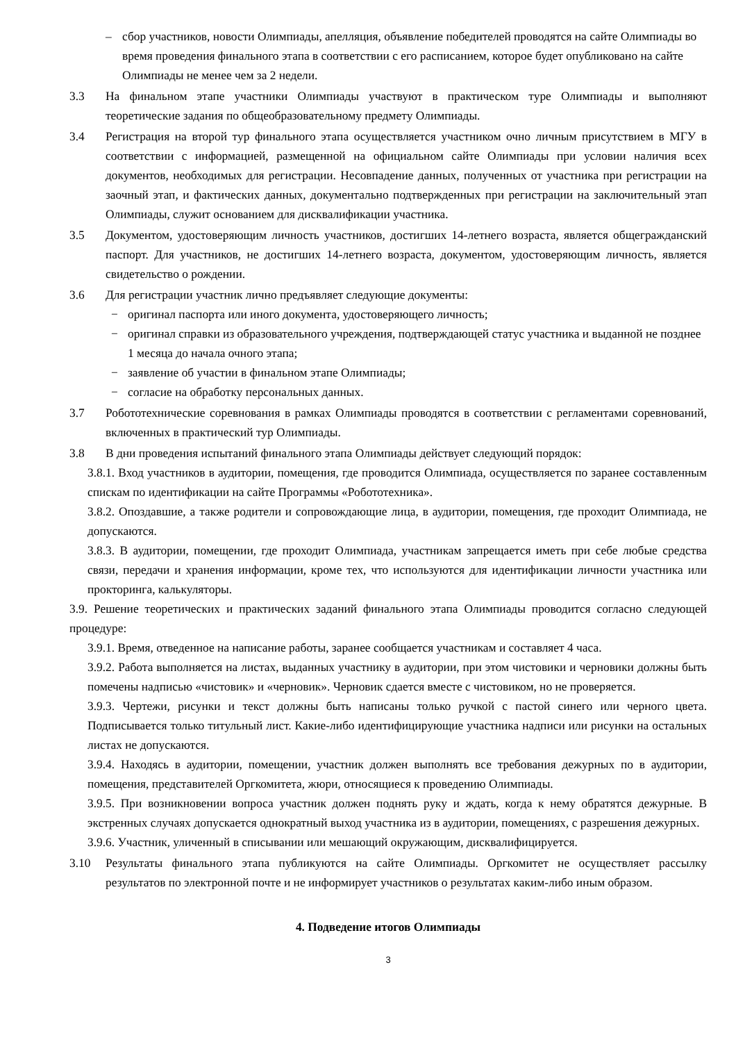– сбор участников, новости Олимпиады, апелляция, объявление победителей проводятся на сайте Олимпиады во время проведения финального этапа в соответствии с его расписанием, которое будет опубликовано на сайте Олимпиады не менее чем за 2 недели.
3.3 На финальном этапе участники Олимпиады участвуют в практическом туре Олимпиады и выполняют теоретические задания по общеобразовательному предмету Олимпиады.
3.4 Регистрация на второй тур финального этапа осуществляется участником очно личным присутствием в МГУ в соответствии с информацией, размещенной на официальном сайте Олимпиады при условии наличия всех документов, необходимых для регистрации. Несовпадение данных, полученных от участника при регистрации на заочный этап, и фактических данных, документально подтвержденных при регистрации на заключительный этап Олимпиады, служит основанием для дисквалификации участника.
3.5 Документом, удостоверяющим личность участников, достигших 14-летнего возраста, является общегражданский паспорт. Для участников, не достигших 14-летнего возраста, документом, удостоверяющим личность, является свидетельство о рождении.
3.6 Для регистрации участник лично предъявляет следующие документы:
− оригинал паспорта или иного документа, удостоверяющего личность;
− оригинал справки из образовательного учреждения, подтверждающей статус участника и выданной не позднее 1 месяца до начала очного этапа;
− заявление об участии в финальном этапе Олимпиады;
− согласие на обработку персональных данных.
3.7 Робототехнические соревнования в рамках Олимпиады проводятся в соответствии с регламентами соревнований, включенных в практический тур Олимпиады.
3.8 В дни проведения испытаний финального этапа Олимпиады действует следующий порядок:
3.8.1. Вход участников в аудитории, помещения, где проводится Олимпиада, осуществляется по заранее составленным спискам по идентификации на сайте Программы «Робототехника».
3.8.2. Опоздавшие, а также родители и сопровождающие лица, в аудитории, помещения, где проходит Олимпиада, не допускаются.
3.8.3. В аудитории, помещении, где проходит Олимпиада, участникам запрещается иметь при себе любые средства связи, передачи и хранения информации, кроме тех, что используются для идентификации личности участника или прокторинга, калькуляторы.
3.9. Решение теоретических и практических заданий финального этапа Олимпиады проводится согласно следующей процедуре:
3.9.1. Время, отведенное на написание работы, заранее сообщается участникам и составляет 4 часа.
3.9.2. Работа выполняется на листах, выданных участнику в аудитории, при этом чистовики и черновики должны быть помечены надписью «чистовик» и «черновик». Черновик сдается вместе с чистовиком, но не проверяется.
3.9.3. Чертежи, рисунки и текст должны быть написаны только ручкой с пастой синего или черного цвета. Подписывается только титульный лист. Какие-либо идентифицирующие участника надписи или рисунки на остальных листах не допускаются.
3.9.4. Находясь в аудитории, помещении, участник должен выполнять все требования дежурных по в аудитории, помещения, представителей Оргкомитета, жюри, относящиеся к проведению Олимпиады.
3.9.5. При возникновении вопроса участник должен поднять руку и ждать, когда к нему обратятся дежурные. В экстренных случаях допускается однократный выход участника из в аудитории, помещениях, с разрешения дежурных.
3.9.6. Участник, уличенный в списывании или мешающий окружающим, дисквалифицируется.
3.10 Результаты финального этапа публикуются на сайте Олимпиады. Оргкомитет не осуществляет рассылку результатов по электронной почте и не информирует участников о результатах каким-либо иным образом.
4. Подведение итогов Олимпиады
3